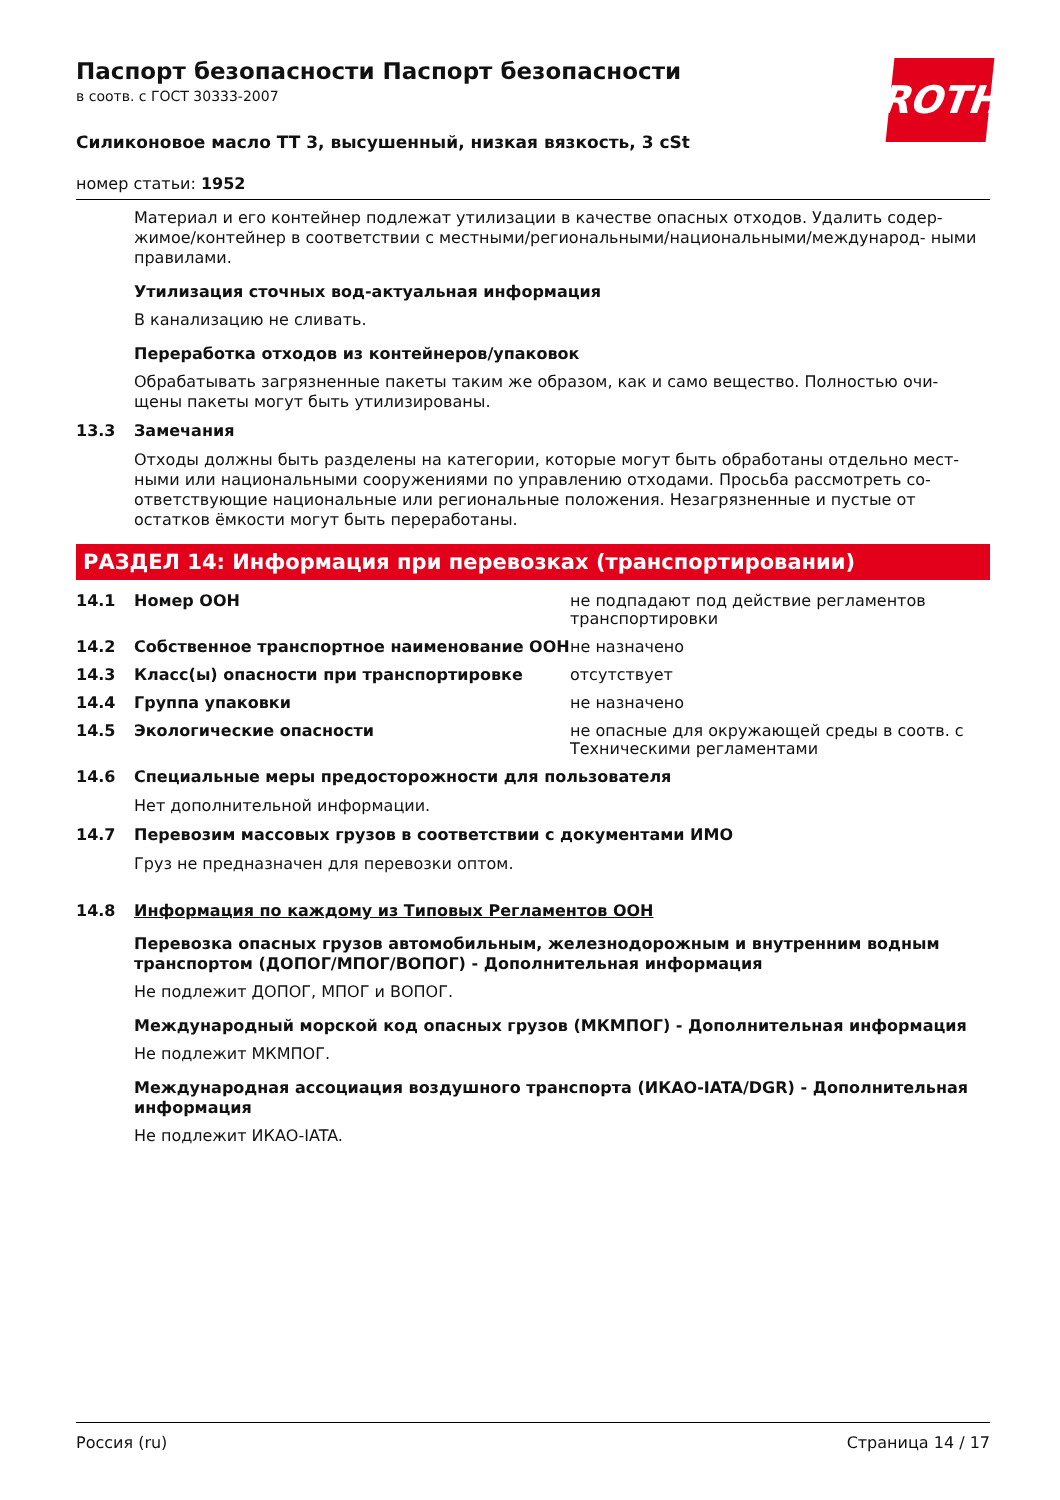ROTH
Паспорт безопасности Паспорт безопасности
в соотв. с ГОСТ 30333-2007
Силиконовое масло TT 3, высушенный, низкая вязкость, 3 cSt
номер статьи: 1952
Материал и его контейнер подлежат утилизации в качестве опасных отходов. Удалить содер- жимое/контейнер в соответствии с местными/региональными/национальными/международ- ными правилами.
Утилизация сточных вод-актуальная информация
В канализацию не сливать.
Переработка отходов из контейнеров/упаковок
Обрабатывать загрязненные пакеты таким же образом, как и само вещество. Полностью очи- щены пакеты могут быть утилизированы.
13.3 Замечания
Отходы должны быть разделены на категории, которые могут быть обработаны отдельно мест- ными или национальными сооружениями по управлению отходами. Просьба рассмотреть со- ответствующие национальные или региональные положения. Незагрязненные и пустые от остатков ёмкости могут быть переработаны.
РАЗДЕЛ 14: Информация при перевозках (транспортировании)
14.1 Номер ООН не подпадают под действие регламентов транспортировки
14.2 Собственное транспортное наименование ООН не назначено
14.3 Класс(ы) опасности при транспортировке отсутствует
14.4 Группа упаковки не назначено
14.5 Экологические опасности не опасные для окружающей среды в соотв. с Техническими регламентами
14.6 Специальные меры предосторожности для пользователя
Нет дополнительной информации.
14.7 Перевозим массовых грузов в соответствии с документами ИМО
Груз не предназначен для перевозки оптом.
14.8 Информация по каждому из Типовых Регламентов ООН
Перевозка опасных грузов автомобильным, железнодорожным и внутренним водным транспортом (ДОПОГ/МПОГ/ВОПОГ) - Дополнительная информация
Не подлежит ДОПОГ, МПОГ и ВОПОГ.
Международный морской код опасных грузов (МКМПОГ) - Дополнительная информация
Не подлежит МКМПОГ.
Международная ассоциация воздушного транспорта (ИКАО-IATA/DGR) - Дополнительная информация
Не подлежит ИКАО-IATA.
Россия (ru) Страница 14 / 17